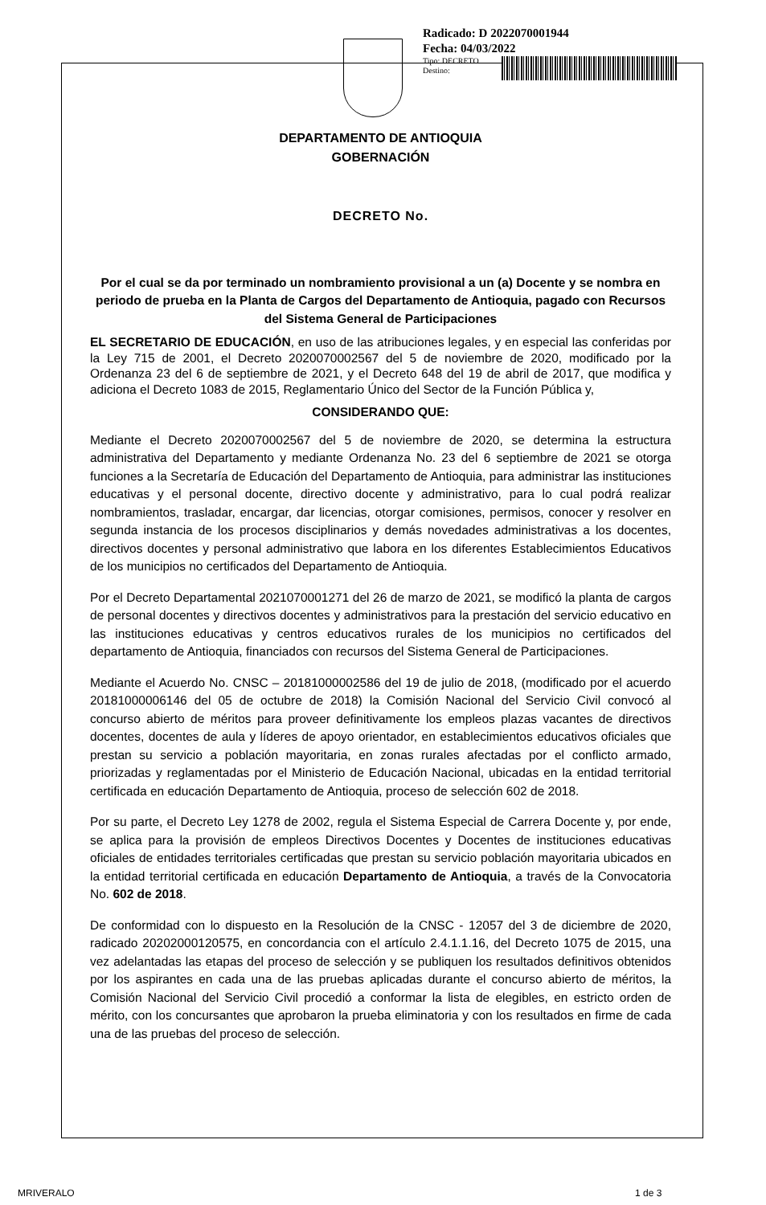Radicado: D 2022070001944
Fecha: 04/03/2022
Tipo: DECRETO
Destino:
DEPARTAMENTO DE ANTIOQUIA
GOBERNACIÓN
DECRETO No.
Por el cual se da por terminado un nombramiento provisional a un (a) Docente y se nombra en periodo de prueba en la Planta de Cargos del Departamento de Antioquia, pagado con Recursos del Sistema General de Participaciones
EL SECRETARIO DE EDUCACIÓN, en uso de las atribuciones legales, y en especial las conferidas por la Ley 715 de 2001, el Decreto 2020070002567 del 5 de noviembre de 2020, modificado por la Ordenanza 23 del 6 de septiembre de 2021, y el Decreto 648 del 19 de abril de 2017, que modifica y adiciona el Decreto 1083 de 2015, Reglamentario Único del Sector de la Función Pública y,
CONSIDERANDO QUE:
Mediante el Decreto 2020070002567 del 5 de noviembre de 2020, se determina la estructura administrativa del Departamento y mediante Ordenanza No. 23 del 6 septiembre de 2021 se otorga funciones a la Secretaría de Educación del Departamento de Antioquia, para administrar las instituciones educativas y el personal docente, directivo docente y administrativo, para lo cual podrá realizar nombramientos, trasladar, encargar, dar licencias, otorgar comisiones, permisos, conocer y resolver en segunda instancia de los procesos disciplinarios y demás novedades administrativas a los docentes, directivos docentes y personal administrativo que labora en los diferentes Establecimientos Educativos de los municipios no certificados del Departamento de Antioquia.
Por el Decreto Departamental 2021070001271 del 26 de marzo de 2021, se modificó la planta de cargos de personal docentes y directivos docentes y administrativos para la prestación del servicio educativo en las instituciones educativas y centros educativos rurales de los municipios no certificados del departamento de Antioquia, financiados con recursos del Sistema General de Participaciones.
Mediante el Acuerdo No. CNSC – 20181000002586 del 19 de julio de 2018, (modificado por el acuerdo 20181000006146 del 05 de octubre de 2018) la Comisión Nacional del Servicio Civil convocó al concurso abierto de méritos para proveer definitivamente los empleos plazas vacantes de directivos docentes, docentes de aula y líderes de apoyo orientador, en establecimientos educativos oficiales que prestan su servicio a población mayoritaria, en zonas rurales afectadas por el conflicto armado, priorizadas y reglamentadas por el Ministerio de Educación Nacional, ubicadas en la entidad territorial certificada en educación Departamento de Antioquia, proceso de selección 602 de 2018.
Por su parte, el Decreto Ley 1278 de 2002, regula el Sistema Especial de Carrera Docente y, por ende, se aplica para la provisión de empleos Directivos Docentes y Docentes de instituciones educativas oficiales de entidades territoriales certificadas que prestan su servicio población mayoritaria ubicados en la entidad territorial certificada en educación Departamento de Antioquia, a través de la Convocatoria No. 602 de 2018.
De conformidad con lo dispuesto en la Resolución de la CNSC - 12057 del 3 de diciembre de 2020, radicado 20202000120575, en concordancia con el artículo 2.4.1.1.16, del Decreto 1075 de 2015, una vez adelantadas las etapas del proceso de selección y se publiquen los resultados definitivos obtenidos por los aspirantes en cada una de las pruebas aplicadas durante el concurso abierto de méritos, la Comisión Nacional del Servicio Civil procedió a conformar la lista de elegibles, en estricto orden de mérito, con los concursantes que aprobaron la prueba eliminatoria y con los resultados en firme de cada una de las pruebas del proceso de selección.
MRIVERALO 1 de 3